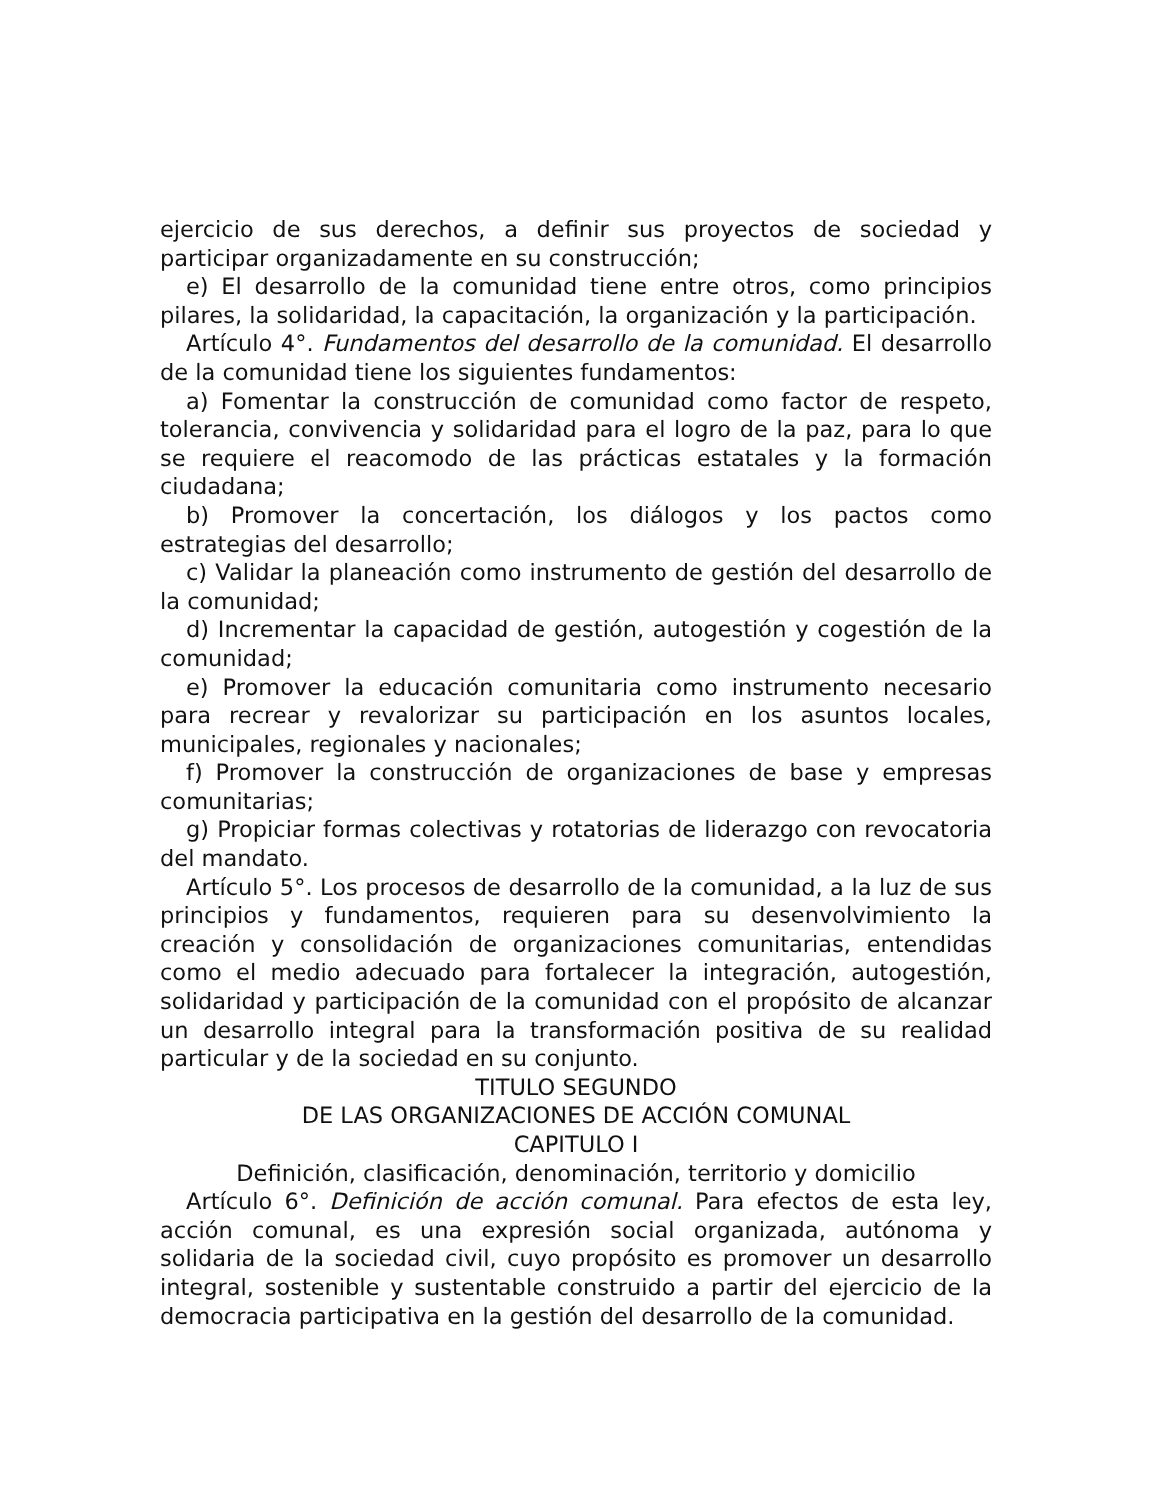ejercicio de sus derechos, a definir sus proyectos de sociedad y participar organizadamente en su construcción;
e) El desarrollo de la comunidad tiene entre otros, como principios pilares, la solidaridad, la capacitación, la organización y la participación.
Artículo 4°. Fundamentos del desarrollo de la comunidad. El desarrollo de la comunidad tiene los siguientes fundamentos:
a) Fomentar la construcción de comunidad como factor de respeto, tolerancia, convivencia y solidaridad para el logro de la paz, para lo que se requiere el reacomodo de las prácticas estatales y la formación ciudadana;
b) Promover la concertación, los diálogos y los pactos como estrategias del desarrollo;
c) Validar la planeación como instrumento de gestión del desarrollo de la comunidad;
d) Incrementar la capacidad de gestión, autogestión y cogestión de la comunidad;
e) Promover la educación comunitaria como instrumento necesario para recrear y revalorizar su participación en los asuntos locales, municipales, regionales y nacionales;
f) Promover la construcción de organizaciones de base y empresas comunitarias;
g) Propiciar formas colectivas y rotatorias de liderazgo con revocatoria del mandato.
Artículo 5°. Los procesos de desarrollo de la comunidad, a la luz de sus principios y fundamentos, requieren para su desenvolvimiento la creación y consolidación de organizaciones comunitarias, entendidas como el medio adecuado para fortalecer la integración, autogestión, solidaridad y participación de la comunidad con el propósito de alcanzar un desarrollo integral para la transformación positiva de su realidad particular y de la sociedad en su conjunto.
TITULO SEGUNDO
DE LAS ORGANIZACIONES DE ACCIÓN COMUNAL
CAPITULO I
Definición, clasificación, denominación, territorio y domicilio
Artículo 6°. Definición de acción comunal. Para efectos de esta ley, acción comunal, es una expresión social organizada, autónoma y solidaria de la sociedad civil, cuyo propósito es promover un desarrollo integral, sostenible y sustentable construido a partir del ejercicio de la democracia participativa en la gestión del desarrollo de la comunidad.